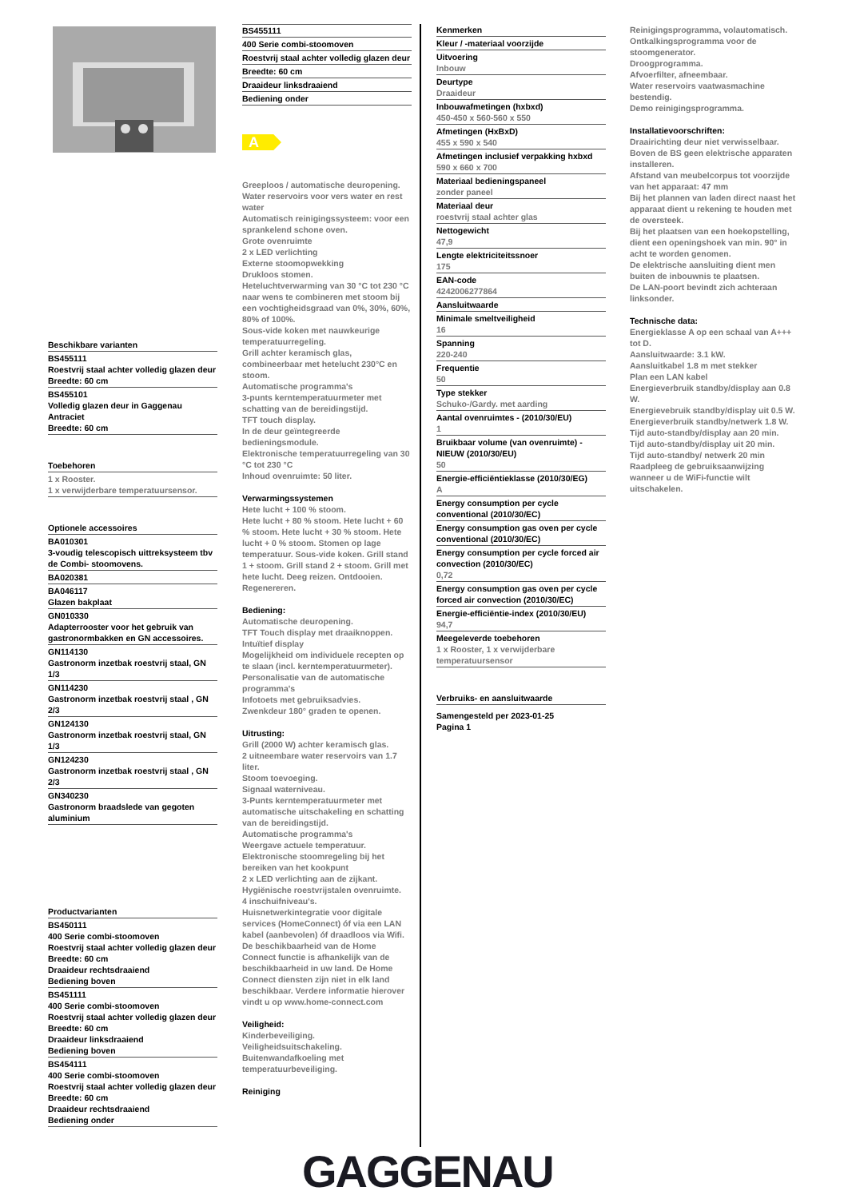Beschikbare varianten
BS455111
Roestvrij staal achter volledig glazen deur
Breedte: 60 cm
BS455101
Volledig glazen deur in Gaggenau Antraciet
Breedte: 60 cm
Toebehoren
1 x Rooster.
1 x verwijderbare temperatuursensor.
Optionele accessoires
BA010301
3-voudig telescopisch uittreksysteem tbv de Combi- stoomovens.
BA020381
BA046117
Glazen bakplaat
GN010330
Adapterrooster voor het gebruik van gastronormbakken en GN accessoires.
GN114130
Gastronorm inzetbak roestvrij staal, GN 1/3
GN114230
Gastronorm inzetbak roestvrij staal , GN 2/3
GN124130
Gastronorm inzetbak roestvrij staal, GN 1/3
GN124230
Gastronorm inzetbak roestvrij staal , GN 2/3
GN340230
Gastronorm braadslede van gegoten aluminium
Productvarianten
BS450111
400 Serie combi-stoomoven
Roestvrij staal achter volledig glazen deur
Breedte: 60 cm
Draaideur rechtsdraaiend
Bediening boven
BS451111
400 Serie combi-stoomoven
Roestvrij staal achter volledig glazen deur
Breedte: 60 cm
Draaideur linksdraaiend
Bediening boven
BS454111
400 Serie combi-stoomoven
Roestvrij staal achter volledig glazen deur
Breedte: 60 cm
Draaideur rechtsdraaiend
Bediening onder
BS455111
400 Serie combi-stoomoven
Roestvrij staal achter volledig glazen deur
Breedte: 60 cm
Draaideur linksdraaiend
Bediening onder
A
Greeploos / automatische deuropening.
Water reservoirs voor vers water en rest water
Automatisch reinigingssysteem: voor een sprankelend schone oven.
Grote ovenruimte
2 x LED verlichting
Externe stoomopwekking
Drukloos stomen.
Heteluchtverwarming van 30 °C tot 230 °C naar wens te combineren met stoom bij een vochtigheidsgraad van 0%, 30%, 60%, 80% of 100%.
Sous-vide koken met nauwkeurige temperatuurregeling.
Grill achter keramisch glas, combineerbaar met hetelucht 230°C en stoom.
Automatische programma's
3-punts kerntemperatuurmeter met schatting van de bereidingstijd.
TFT touch display.
In de deur geïntegreerde bedieningsmodule.
Elektronische temperatuurregeling van 30 °C tot 230 °C
Inhoud ovenruimte: 50 liter.
Verwarmingssystemen
Hete lucht + 100 % stoom.
Hete lucht + 80 % stoom. Hete lucht + 60 % stoom. Hete lucht + 30 % stoom. Hete lucht + 0 % stoom. Stomen op lage temperatuur. Sous-vide koken. Grill stand 1 + stoom. Grill stand 2 + stoom. Grill met hete lucht. Deeg reizen. Ontdooien. Regenereren.
Bediening:
Automatische deuropening.
TFT Touch display met draaiknoppen.
Intuïtief display
Mogelijkheid om individuele recepten op te slaan (incl. kerntemperatuurmeter).
Personalisatie van de automatische programma's
Infotoets met gebruiksadvies.
Zwenkdeur 180° graden te openen.
Uitrusting:
Grill (2000 W) achter keramisch glas.
2 uitneembare water reservoirs van 1.7 liter.
Stoom toevoeging.
Signaal waterniveau.
3-Punts kerntemperatuurmeter met automatische uitschakeling en schatting van de bereidingstijd.
Automatische programma's
Weergave actuele temperatuur.
Elektronische stoomregeling bij het bereiken van het kookpunt
2 x LED verlichting aan de zijkant.
Hygiënische roestvrijstalen ovenruimte.
4 inschuifniveau's.
Huisnetwerkintegratie voor digitale services (HomeConnect) óf via een LAN kabel (aanbevolen) óf draadloos via Wifi.
De beschikbaarheid van de Home Connect functie is afhankelijk van de beschikbaarheid in uw land. De Home Connect diensten zijn niet in elk land beschikbaar. Verdere informatie hierover vindt u op www.home-connect.com
Veiligheid:
Kinderbeveiliging.
Veiligheidsuitschakeling.
Buitenwandafkoeling met temperatuurbeveiliging.
Reiniging
Kenmerken
Kleur / -materiaal voorzijde
Uitvoering
Inbouw
Deurtype
Draaideur
Inbouwafmetingen (hxbxd)
450-450 x 560-560 x 550
Afmetingen (HxBxD)
455 x 590 x 540
Afmetingen inclusief verpakking hxbxd
590 x 660 x 700
Materiaal bedieningspaneel
zonder paneel
Materiaal deur
roestvrij staal achter glas
Nettogewicht
47,9
Lengte elektriciteitssnoer
175
EAN-code
4242006277864
Aansluitwaarde
Minimale smeltveiligheid
16
Spanning
220-240
Frequentie
50
Type stekker
Schuko-/Gardy. met aarding
Aantal ovenruimtes - (2010/30/EU)
1
Bruikbaar volume (van ovenruimte) - NIEUW (2010/30/EU)
50
Energie-efficiëntieklasse (2010/30/EG)
A
Energy consumption per cycle conventional (2010/30/EC)
Energy consumption gas oven per cycle conventional (2010/30/EC)
Energy consumption per cycle forced air convection (2010/30/EC)
0,72
Energy consumption gas oven per cycle forced air convection (2010/30/EC)
Energie-efficiëntie-index (2010/30/EU)
94,7
Meegeleverde toebehoren
1 x Rooster, 1 x verwijderbare temperatuursensor
Verbruiks- en aansluitwaarde
Samengesteld per 2023-01-25
Pagina 1
Reinigingsprogramma, volautomatisch.
Ontkalkingsprogramma voor de stoomgenerator.
Droogprogramma.
Afvoerfilter, afneembaar.
Water reservoirs vaatwasmachine bestendig.
Demo reinigingsprogramma.
Installatievoorschriften:
Draairichting deur niet verwisselbaar.
Boven de BS geen elektrische apparaten installeren.
Afstand van meubelcorpus tot voorzijde van het apparaat: 47 mm
Bij het plannen van laden direct naast het apparaat dient u rekening te houden met de oversteek.
Bij het plaatsen van een hoekopstelling, dient een openingshoek van min. 90° in acht te worden genomen.
De elektrische aansluiting dient men buiten de inbouwnis te plaatsen.
De LAN-poort bevindt zich achteraan linksonder.
Technische data:
Energieklasse A op een schaal van A+++ tot D.
Aansluitwaarde: 3.1 kW.
Aansluitkabel 1.8 m met stekker
Plan een LAN kabel
Energieverbruik standby/display aan 0.8 W.
Energievebruik standby/display uit 0.5 W.
Energieverbruik standby/netwerk 1.8 W.
Tijd auto-standby/display aan 20 min.
Tijd auto-standby/display uit 20 min.
Tijd auto-standby/ netwerk 20 min
Raadpleeg de gebruiksaanwijzing wanneer u de WiFi-functie wilt uitschakelen.
GAGGENAU